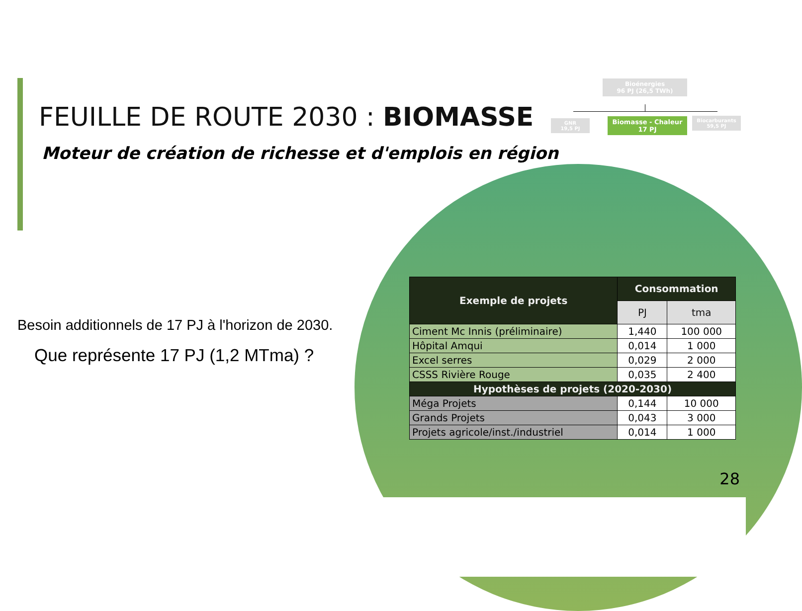FEUILLE DE ROUTE 2030 : BIOMASSE
Moteur de création de richesse et d'emplois en région
Bioénergies
96 PJ (26,5 TWh)
GNR
19,5 PJ
Biomasse - Chaleur
17 PJ
Biocarburants
59,5 PJ
Besoin additionnels de 17 PJ à l'horizon de 2030.
Que représente 17 PJ (1,2 MTma) ?
| Exemple de projets | Consommation | |
| --- | --- | --- |
| | PJ | tma |
| Ciment Mc Innis (préliminaire) | 1,440 | 100 000 |
| Hôpital Amqui | 0,014 | 1 000 |
| Excel serres | 0,029 | 2 000 |
| CSSS Rivière Rouge | 0,035 | 2 400 |
| Hypothèses de projets (2020-2030) | | |
| Méga Projets | 0,144 | 10 000 |
| Grands Projets | 0,043 | 3 000 |
| Projets agricole/inst./industriel | 0,014 | 1 000 |
28